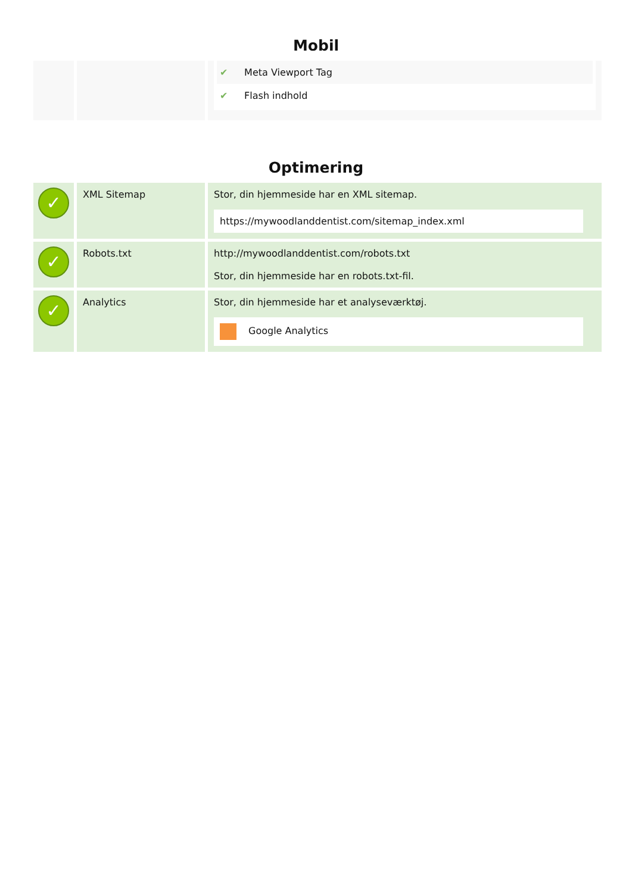Mobil
| | | ✔ Meta Viewport Tag ✔ Flash indhold |
Optimering
| ✓ | XML Sitemap | Stor, din hjemmeside har en XML sitemap. https://mywoodlanddentist.com/sitemap_index.xml |
| ✓ | Robots.txt | http://mywoodlanddentist.com/robots.txt Stor, din hjemmeside har en robots.txt-fil. |
| ✓ | Analytics | Stor, din hjemmeside har et analyseværktøj. Google Analytics |